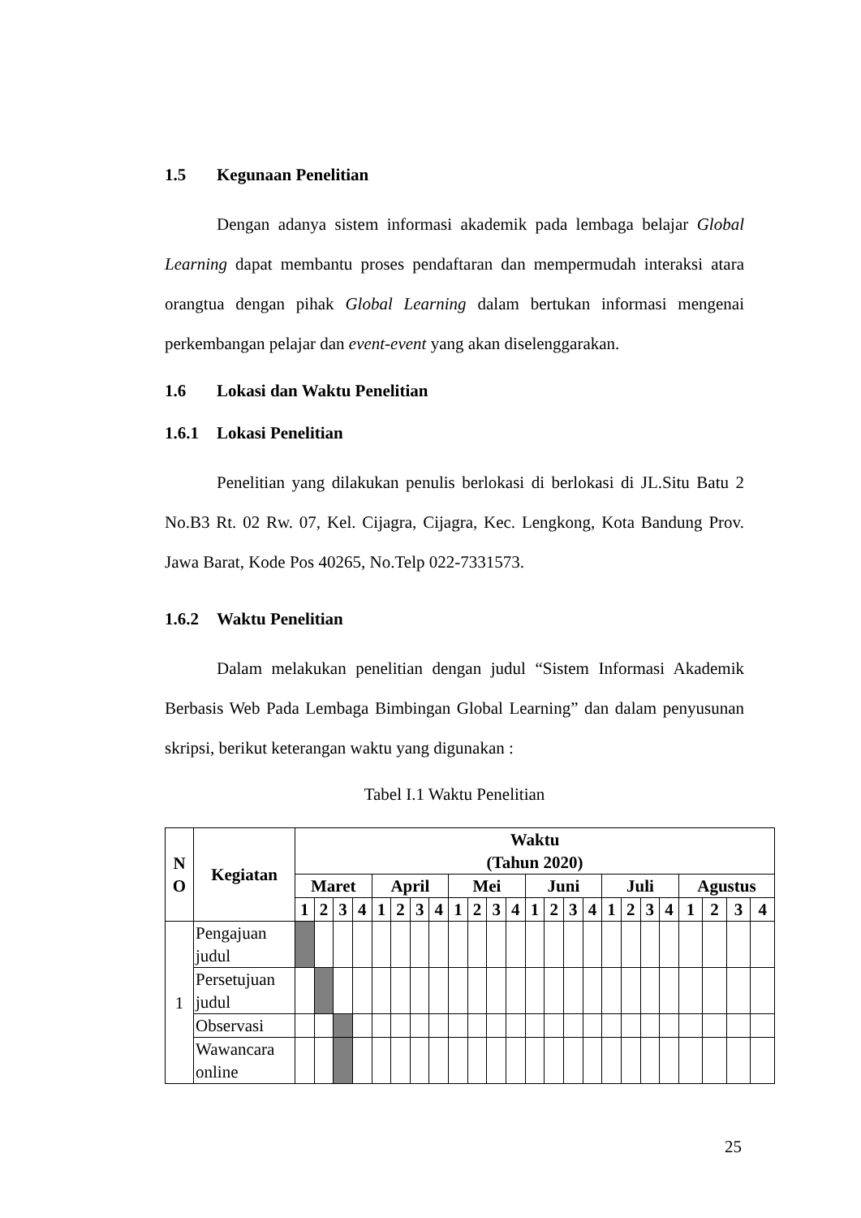1.5 Kegunaan Penelitian
Dengan adanya sistem informasi akademik pada lembaga belajar Global Learning dapat membantu proses pendaftaran dan mempermudah interaksi atara orangtua dengan pihak Global Learning dalam bertukan informasi mengenai perkembangan pelajar dan event-event yang akan diselenggarakan.
1.6 Lokasi dan Waktu Penelitian
1.6.1 Lokasi Penelitian
Penelitian yang dilakukan penulis berlokasi di berlokasi di JL.Situ Batu 2 No.B3 Rt. 02 Rw. 07, Kel. Cijagra, Cijagra, Kec. Lengkong, Kota Bandung Prov. Jawa Barat, Kode Pos 40265, No.Telp 022-7331573.
1.6.2 Waktu Penelitian
Dalam melakukan penelitian dengan judul “Sistem Informasi Akademik Berbasis Web Pada Lembaga Bimbingan Global Learning” dan dalam penyusunan skripsi, berikut keterangan waktu yang digunakan :
Tabel I.1 Waktu Penelitian
| N O | Kegiatan | Waktu (Tahun 2020) | | | | | | | | | | | | | | | | | | | | | | | |
| --- | --- | --- | --- | --- | --- | --- | --- | --- | --- | --- | --- | --- | --- | --- | --- | --- | --- | --- | --- | --- | --- | --- | --- | --- | --- |
| | | Maret | | | | April | | | | Mei | | | | Juni | | | | Juli | | | | Agustus | | | |
| | | 1 | 2 | 3 | 4 | 1 | 2 | 3 | 4 | 1 | 2 | 3 | 4 | 1 | 2 | 3 | 4 | 1 | 2 | 3 | 4 | 1 | 2 | 3 | 4 |
| 1 | Pengajuan judul | | | | | | | | | | | | | | | | | | | | | | | | |
| | Persetujuan judul | | | | | | | | | | | | | | | | | | | | | | | | |
| | Observasi | | | | | | | | | | | | | | | | | | | | | | | | |
| | Wawancara online | | | | | | | | | | | | | | | | | | | | | | | | |
25